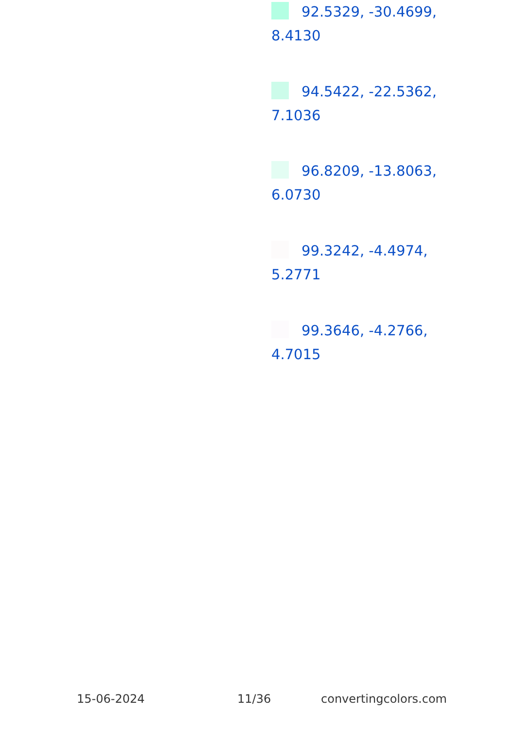92.5329, -30.4699, 8.4130
94.5422, -22.5362, 7.1036
96.8209, -13.8063, 6.0730
99.3242, -4.4974, 5.2771
99.3646, -4.2766, 4.7015
15-06-2024 11/36 convertingcolors.com